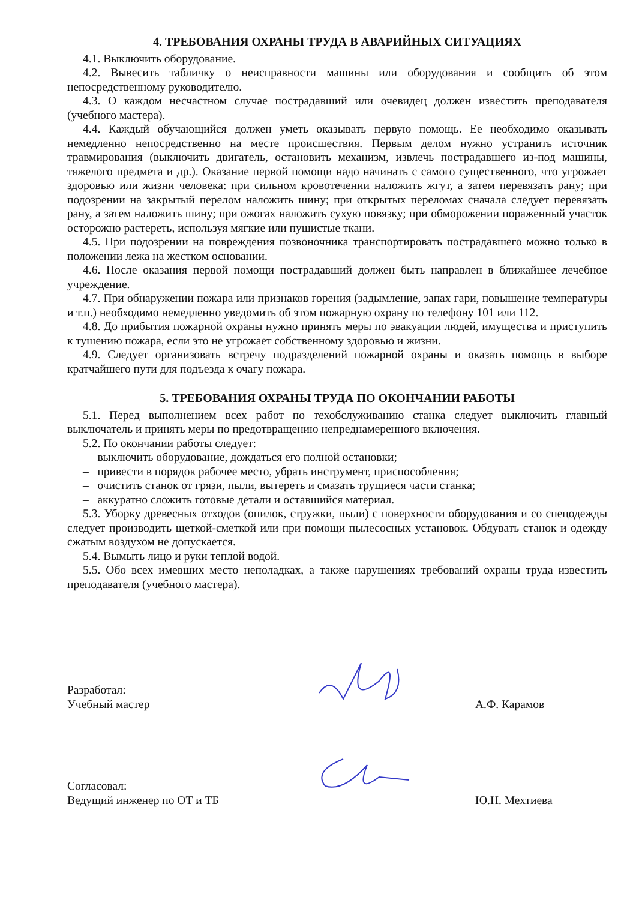4. ТРЕБОВАНИЯ ОХРАНЫ ТРУДА В АВАРИЙНЫХ СИТУАЦИЯХ
4.1. Выключить оборудование.
4.2. Вывесить табличку о неисправности машины или оборудования и сообщить об этом непосредственному руководителю.
4.3. О каждом несчастном случае пострадавший или очевидец должен известить преподавателя (учебного мастера).
4.4. Каждый обучающийся должен уметь оказывать первую помощь. Ее необходимо оказывать немедленно непосредственно на месте происшествия. Первым делом нужно устранить источник травмирования (выключить двигатель, остановить механизм, извлечь пострадавшего из-под машины, тяжелого предмета и др.). Оказание первой помощи надо начинать с самого существенного, что угрожает здоровью или жизни человека: при сильном кровотечении наложить жгут, а затем перевязать рану; при подозрении на закрытый перелом наложить шину; при открытых переломах сначала следует перевязать рану, а затем наложить шину; при ожогах наложить сухую повязку; при обморожении пораженный участок осторожно растереть, используя мягкие или пушистые ткани.
4.5. При подозрении на повреждения позвоночника транспортировать пострадавшего можно только в положении лежа на жестком основании.
4.6. После оказания первой помощи пострадавший должен быть направлен в ближайшее лечебное учреждение.
4.7. При обнаружении пожара или признаков горения (задымление, запах гари, повышение температуры и т.п.) необходимо немедленно уведомить об этом пожарную охрану по телефону 101 или 112.
4.8. До прибытия пожарной охраны нужно принять меры по эвакуации людей, имущества и приступить к тушению пожара, если это не угрожает собственному здоровью и жизни.
4.9. Следует организовать встречу подразделений пожарной охраны и оказать помощь в выборе кратчайшего пути для подъезда к очагу пожара.
5. ТРЕБОВАНИЯ ОХРАНЫ ТРУДА ПО ОКОНЧАНИИ РАБОТЫ
5.1. Перед выполнением всех работ по техобслуживанию станка следует выключить главный выключатель и принять меры по предотвращению непреднамеренного включения.
5.2. По окончании работы следует:
– выключить оборудование, дождаться его полной остановки;
– привести в порядок рабочее место, убрать инструмент, приспособления;
– очистить станок от грязи, пыли, вытереть и смазать трущиеся части станка;
– аккуратно сложить готовые детали и оставшийся материал.
5.3. Уборку древесных отходов (опилок, стружки, пыли) с поверхности оборудования и со спецодежды следует производить щеткой-сметкой или при помощи пылесосных установок. Обдувать станок и одежду сжатым воздухом не допускается.
5.4. Вымыть лицо и руки теплой водой.
5.5. Обо всех имевших место неполадках, а также нарушениях требований охраны труда известить преподавателя (учебного мастера).
Разработал:
Учебный мастер
А.Ф. Карамов
Согласовал:
Ведущий инженер по ОТ и ТБ
Ю.Н. Мехтиева